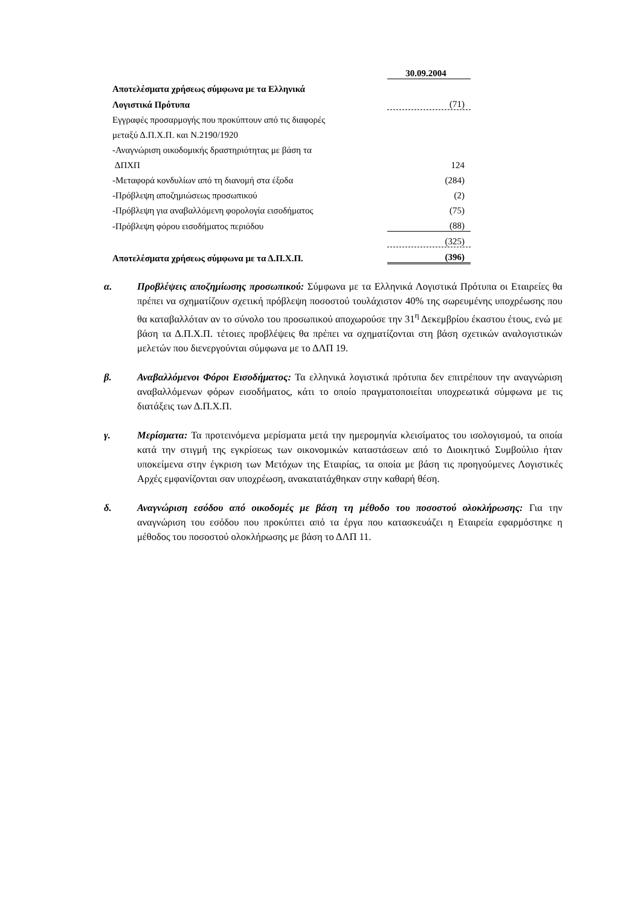| | | 30.09.2004 |
| Αποτελέσματα χρήσεως σύμφωνα με τα Ελληνικά | | |
| Λογιστικά Πρότυπα | | (71) |
| Εγγραφές προσαρμογής που προκύπτουν από τις διαφορές | | |
| μεταξύ Δ.Π.Χ.Π. και Ν.2190/1920 | | |
| -Αναγνώριση οικοδομικής δραστηριότητας με βάση τα | | |
| ΔΠΧΠ | | 124 |
| -Μεταφορά κονδυλίων από τη διανομή στα έξοδα | | (284) |
| -Πρόβλεψη αποζημιώσεως προσωπικού | | (2) |
| -Πρόβλεψη για αναβαλλόμενη φορολογία εισοδήματος | | (75) |
| -Πρόβλεψη φόρου εισοδήματος περιόδου | | (88) |
| | | (325) |
| Αποτελέσματα χρήσεως σύμφωνα με τα Δ.Π.Χ.Π. | | (396) |
α. Προβλέψεις αποζημίωσης προσωπικού: Σύμφωνα με τα Ελληνικά Λογιστικά Πρότυπα οι Εταιρείες θα πρέπει να σχηματίζουν σχετική πρόβλεψη ποσοστού τουλάχιστον 40% της σωρευμένης υποχρέωσης που θα καταβαλλόταν αν το σύνολο του προσωπικού αποχωρούσε την 31<sup>η</sup> Δεκεμβρίου έκαστου έτους, ενώ με βάση τα Δ.Π.Χ.Π. τέτοιες προβλέψεις θα πρέπει να σχηματίζονται στη βάση σχετικών αναλογιστικών μελετών που διενεργούνται σύμφωνα με το ΔΛΠ 19.
β. Αναβαλλόμενοι Φόροι Εισοδήματος: Τα ελληνικά λογιστικά πρότυπα δεν επιτρέπουν την αναγνώριση αναβαλλόμενων φόρων εισοδήματος, κάτι το οποίο πραγματοποιείται υποχρεωτικά σύμφωνα με τις διατάξεις των Δ.Π.Χ.Π.
γ. Μερίσματα: Τα προτεινόμενα μερίσματα μετά την ημερομηνία κλεισίματος του ισολογισμού, τα οποία κατά την στιγμή της εγκρίσεως των οικονομικών καταστάσεων από το Διοικητικό Συμβούλιο ήταν υποκείμενα στην έγκριση των Μετόχων της Εταιρίας, τα οποία με βάση τις προηγούμενες Λογιστικές Αρχές εμφανίζονται σαν υποχρέωση, ανακατατάχθηκαν στην καθαρή θέση.
δ. Αναγνώριση εσόδου από οικοδομές με βάση τη μέθοδο του ποσοστού ολοκλήρωσης: Για την αναγνώριση του εσόδου που προκύπτει από τα έργα που κατασκευάζει η Εταιρεία εφαρμόστηκε η μέθοδος του ποσοστού ολοκλήρωσης με βάση το ΔΛΠ 11.